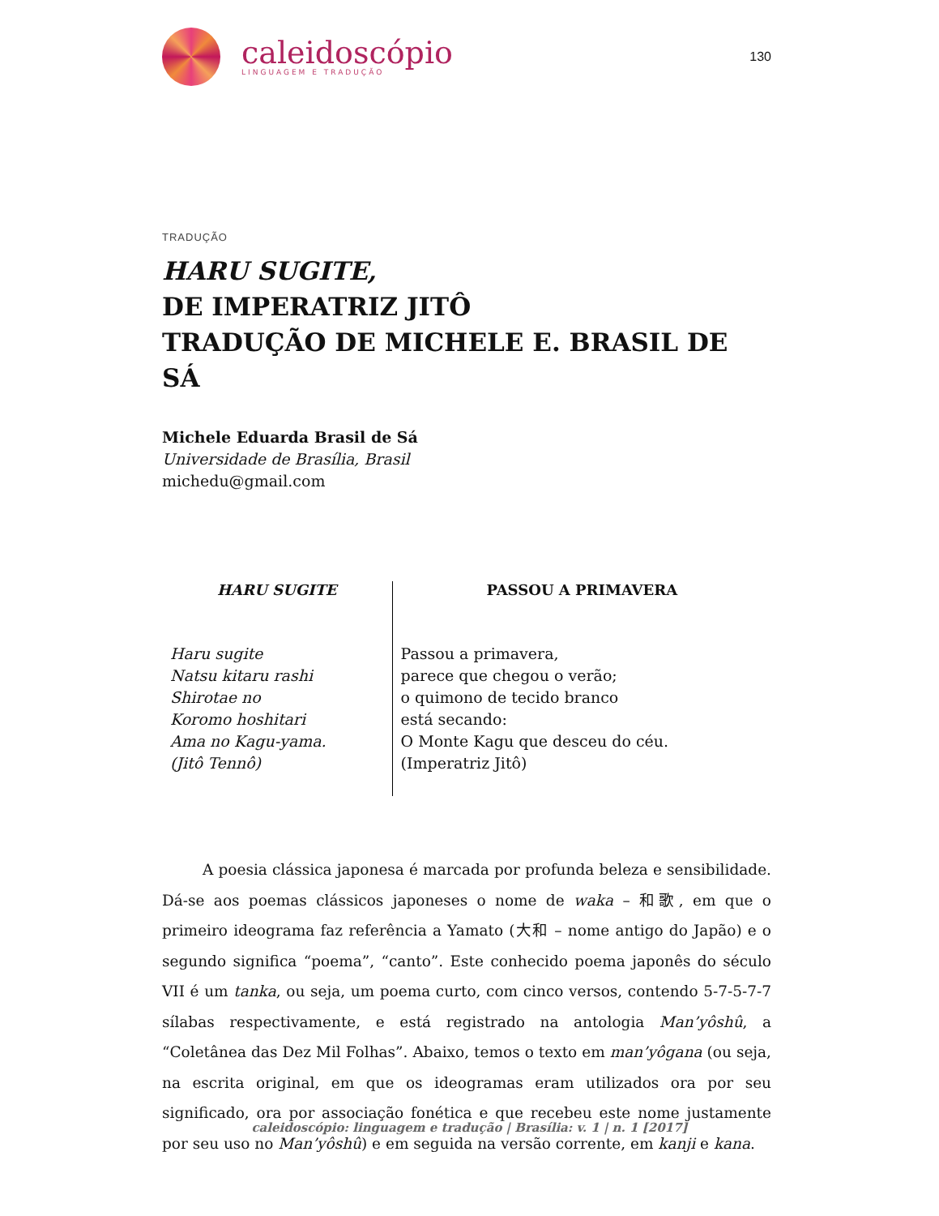caleidoscópio
LINGUAGEM E TRADUÇÃO
130
TRADUÇÃO
HARU SUGITE,
DE IMPERATRIZ JITÔ
TRADUÇÃO DE MICHELE E. BRASIL DE SÁ
Michele Eduarda Brasil de Sá
Universidade de Brasília, Brasil
michedu@gmail.com
| HARU SUGITE | PASSOU A PRIMAVERA |
| --- | --- |
| Haru sugite Natsu kitaru rashi Shirotae no Koromo hoshitari Ama no Kagu-yama. (Jitô Tennô) | Passou a primavera, parece que chegou o verão; o quimono de tecido branco está secando: O Monte Kagu que desceu do céu. (Imperatriz Jitô) |
A poesia clássica japonesa é marcada por profunda beleza e sensibilidade. Dá-se aos poemas clássicos japoneses o nome de waka – 和歌, em que o primeiro ideograma faz referência a Yamato (大和 – nome antigo do Japão) e o segundo significa “poema”, “canto”. Este conhecido poema japonês do século VII é um tanka, ou seja, um poema curto, com cinco versos, contendo 5-7-5-7-7 sílabas respectivamente, e está registrado na antologia Man’yôshû, a “Coletânea das Dez Mil Folhas”. Abaixo, temos o texto em man’yôgana (ou seja, na escrita original, em que os ideogramas eram utilizados ora por seu significado, ora por associação fonética e que recebeu este nome justamente por seu uso no Man’yôshû) e em seguida na versão corrente, em kanji e kana.
caleidoscópio: linguagem e tradução | Brasília: v. 1 | n. 1 [2017]